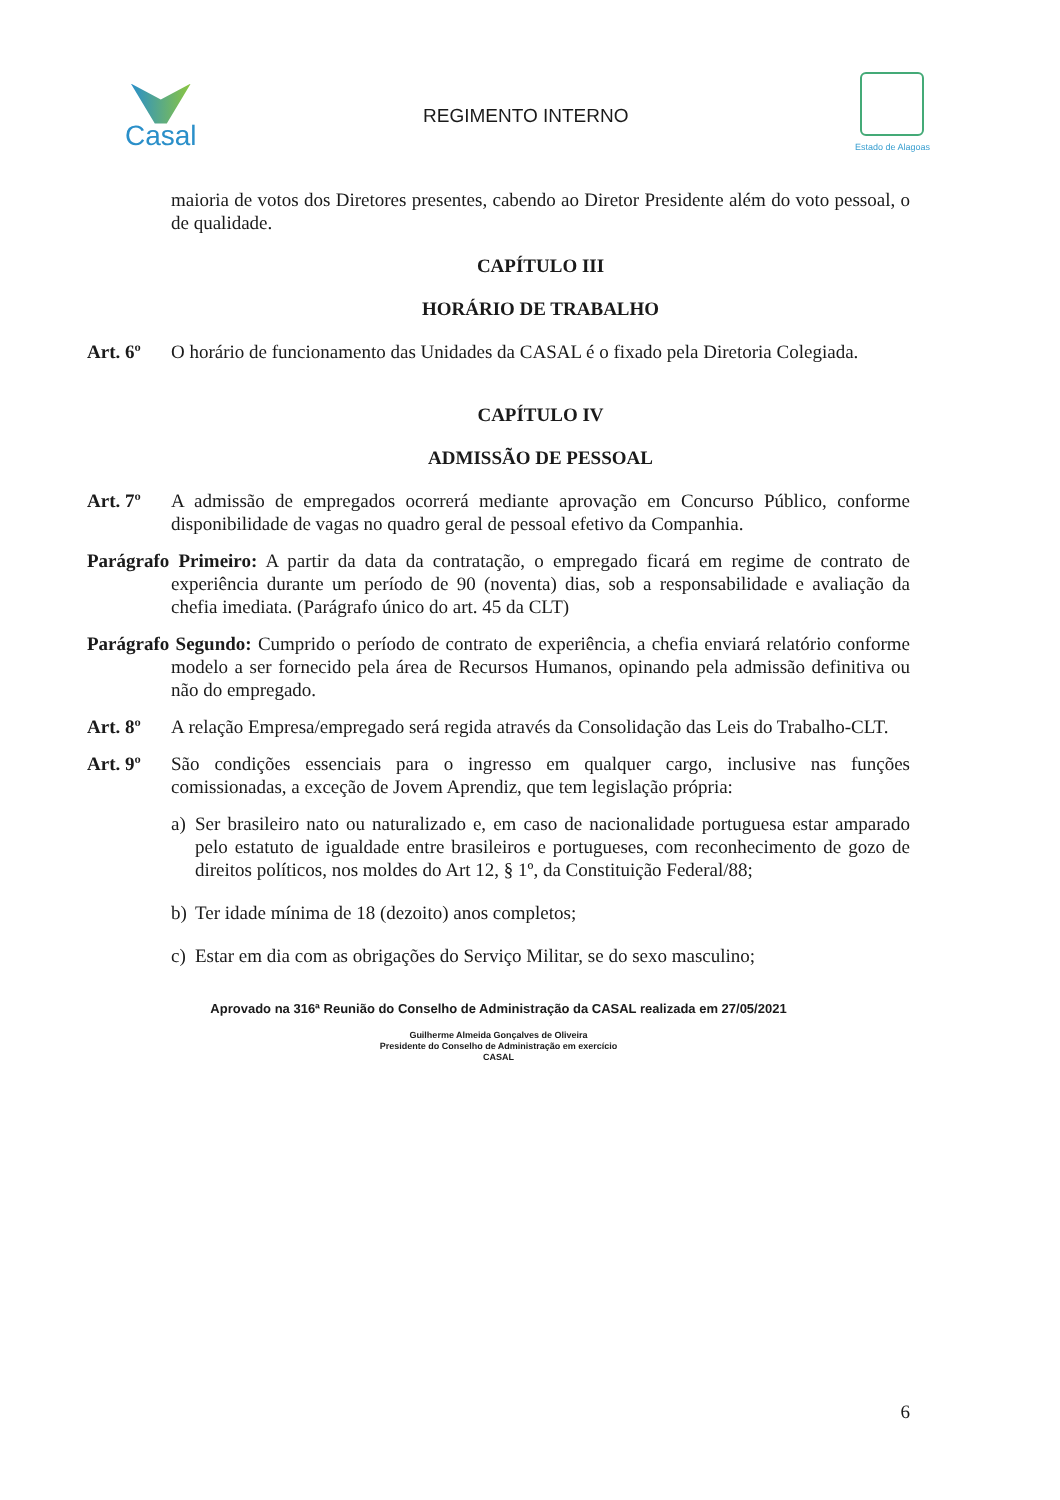Casal
REGIMENTO INTERNO
Estado de Alagoas
maioria de votos dos Diretores presentes, cabendo ao Diretor Presidente além do voto pessoal, o de qualidade.
CAPÍTULO III
HORÁRIO DE TRABALHO
Art. 6º O horário de funcionamento das Unidades da CASAL é o fixado pela Diretoria Colegiada.
CAPÍTULO IV
ADMISSÃO DE PESSOAL
Art. 7º A admissão de empregados ocorrerá mediante aprovação em Concurso Público, conforme disponibilidade de vagas no quadro geral de pessoal efetivo da Companhia.
Parágrafo Primeiro: A partir da data da contratação, o empregado ficará em regime de contrato de experiência durante um período de 90 (noventa) dias, sob a responsabilidade e avaliação da chefia imediata. (Parágrafo único do art. 45 da CLT)
Parágrafo Segundo: Cumprido o período de contrato de experiência, a chefia enviará relatório conforme modelo a ser fornecido pela área de Recursos Humanos, opinando pela admissão definitiva ou não do empregado.
Art. 8º A relação Empresa/empregado será regida através da Consolidação das Leis do Trabalho-CLT.
Art. 9º São condições essenciais para o ingresso em qualquer cargo, inclusive nas funções comissionadas, a exceção de Jovem Aprendiz, que tem legislação própria:
a) Ser brasileiro nato ou naturalizado e, em caso de nacionalidade portuguesa estar amparado pelo estatuto de igualdade entre brasileiros e portugueses, com reconhecimento de gozo de direitos políticos, nos moldes do Art 12, § 1º, da Constituição Federal/88;
b) Ter idade mínima de 18 (dezoito) anos completos;
c) Estar em dia com as obrigações do Serviço Militar, se do sexo masculino;
Aprovado na 316ª Reunião do Conselho de Administração da CASAL realizada em 27/05/2021
Guilherme Almeida Gonçalves de Oliveira
Presidente do Conselho de Administração em exercício
CASAL
6